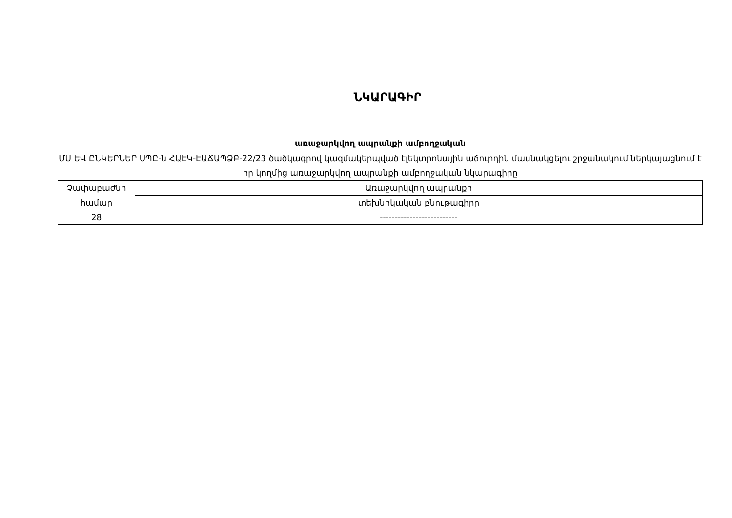ՆԿԱՐԱԳԻՐ
առաջարկվող ապրանքի ամբողջական
ՄՍ ԵՎ ԸՆԿԵՐՆԵՐ ՍՊԸ-ն ՀԱԷԿ-ԷԱՃԱՊՁԲ-22/23 ծածկագրով կազմակերպված էլեկտրոնային աճուրդին մասնակցելու շրջանակում ներկայացնում է իր կողմից առաջարկվող ապրանքի ամբողջական նկարագիրը
| Չափաբաժնի համար | Առաջարկվող ապրանքի |
| | տեխնիկական բնութագիրը |
| 28 | -------------------------- |